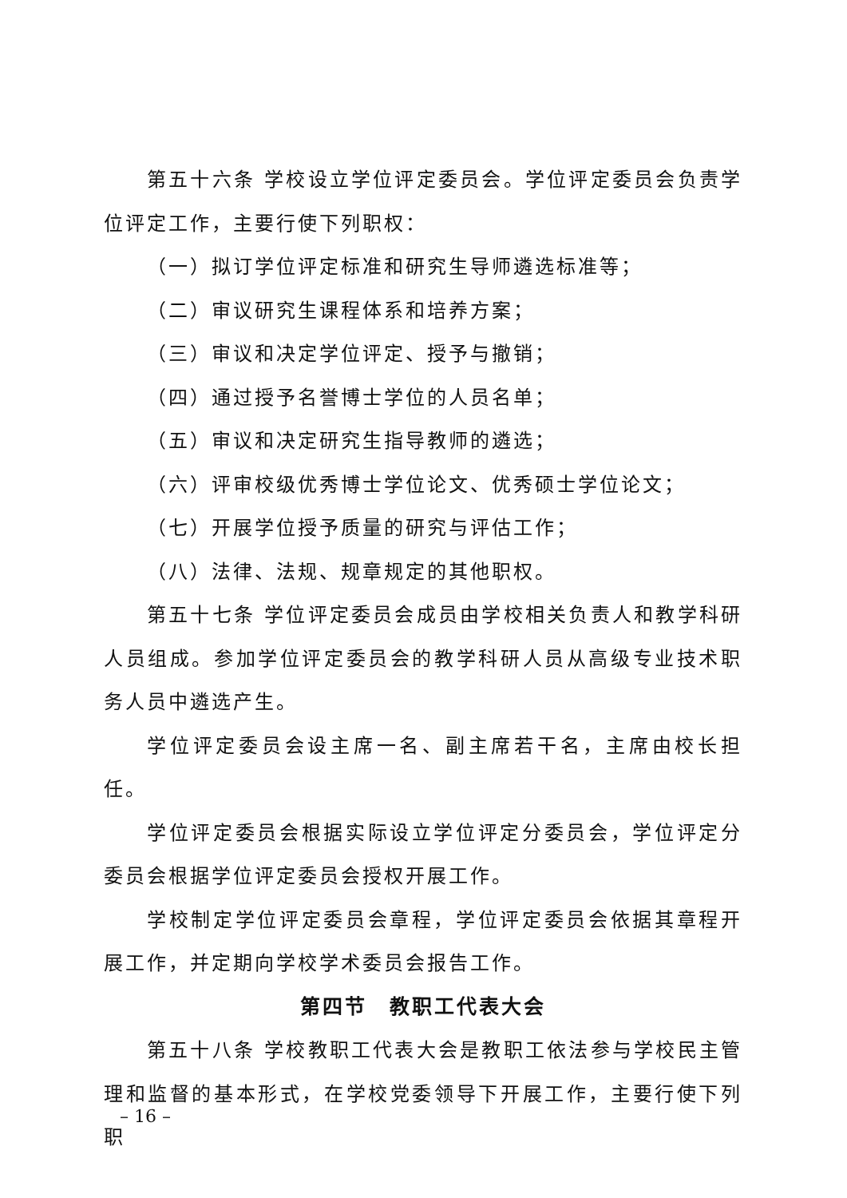第五十六条 学校设立学位评定委员会。学位评定委员会负责学位评定工作，主要行使下列职权：
（一）拟订学位评定标准和研究生导师遴选标准等；
（二）审议研究生课程体系和培养方案；
（三）审议和决定学位评定、授予与撤销；
（四）通过授予名誉博士学位的人员名单；
（五）审议和决定研究生指导教师的遴选；
（六）评审校级优秀博士学位论文、优秀硕士学位论文；
（七）开展学位授予质量的研究与评估工作；
（八）法律、法规、规章规定的其他职权。
第五十七条 学位评定委员会成员由学校相关负责人和教学科研人员组成。参加学位评定委员会的教学科研人员从高级专业技术职务人员中遴选产生。
学位评定委员会设主席一名、副主席若干名，主席由校长担任。
学位评定委员会根据实际设立学位评定分委员会，学位评定分委员会根据学位评定委员会授权开展工作。
学校制定学位评定委员会章程，学位评定委员会依据其章程开展工作，并定期向学校学术委员会报告工作。
第四节　教职工代表大会
第五十八条 学校教职工代表大会是教职工依法参与学校民主管理和监督的基本形式，在学校党委领导下开展工作，主要行使下列职
– 16 –